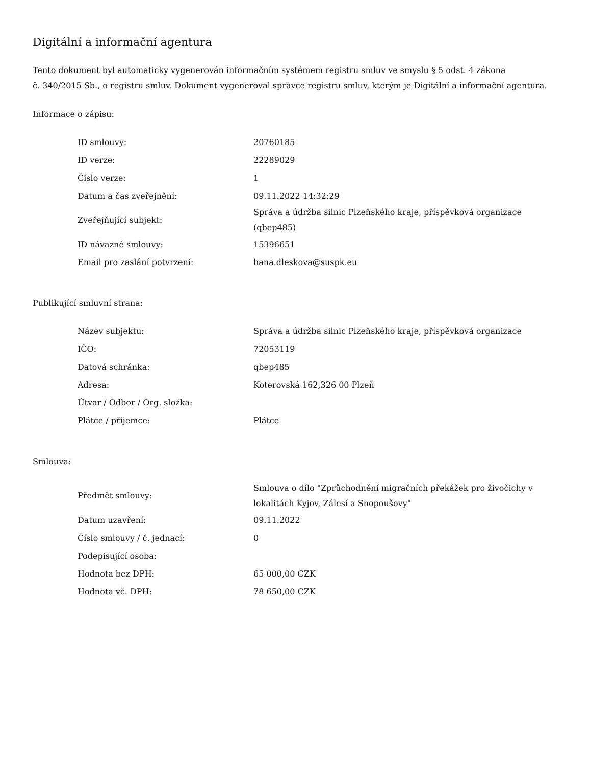Digitální a informační agentura
Tento dokument byl automaticky vygenerován informačním systémem registru smluv ve smyslu § 5 odst. 4 zákona
č. 340/2015 Sb., o registru smluv. Dokument vygeneroval správce registru smluv, kterým je Digitální a informační agentura.
Informace o zápisu:
| ID smlouvy: | 20760185 |
| ID verze: | 22289029 |
| Číslo verze: | 1 |
| Datum a čas zveřejnění: | 09.11.2022 14:32:29 |
| Zveřejňující subjekt: | Správa a údržba silnic Plzeňského kraje, příspěvková organizace (qbep485) |
| ID návazné smlouvy: | 15396651 |
| Email pro zaslání potvrzení: | hana.dleskova@suspk.eu |
Publikující smluvní strana:
| Název subjektu: | Správa a údržba silnic Plzeňského kraje, příspěvková organizace |
| IČO: | 72053119 |
| Datová schránka: | qbep485 |
| Adresa: | Koterovská 162,326 00 Plzeň |
| Útvar / Odbor / Org. složka: | |
| Plátce / příjemce: | Plátce |
Smlouva:
| Předmět smlouvy: | Smlouva o dílo "Zprůchodnění migračních překážek pro živočichy v lokalitách Kyjov, Zálesí a Snopoušovy" |
| Datum uzavření: | 09.11.2022 |
| Číslo smlouvy / č. jednací: | 0 |
| Podepisující osoba: | |
| Hodnota bez DPH: | 65 000,00 CZK |
| Hodnota vč. DPH: | 78 650,00 CZK |